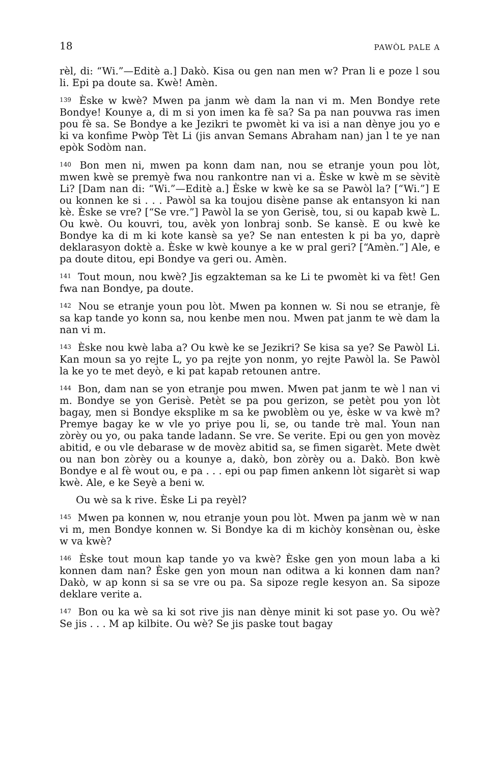18 PAWÒL PALE A
rèl, di: “Wi.”—Editè a.] Dakò. Kisa ou gen nan men w? Pran li e poze l sou li. Epi pa doute sa. Kwè! Amèn.
<sup>139</sup> Èske w kwè? Mwen pa janm wè dam la nan vi m. Men Bondye rete Bondye! Kounye a, di m si yon imen ka fè sa? Sa pa nan pouvwa ras imen pou fè sa. Se Bondye a ke Jezikri te pwomèt ki va isi a nan dènye jou yo e ki va konfime Pwòp Tèt Li (jis anvan Semans Abraham nan) jan l te ye nan epòk Sodòm nan.
<sup>140</sup> Bon men ni, mwen pa konn dam nan, nou se etranje youn pou lòt, mwen kwè se premyè fwa nou rankontre nan vi a. Èske w kwè m se sèvitè Li? [Dam nan di: “Wi.”—Editè a.] Èske w kwè ke sa se Pawòl la? [“Wi.”] E ou konnen ke si . . . Pawòl sa ka toujou disène panse ak entansyon ki nan kè. Èske se vre? [“Se vre.”] Pawòl la se yon Gerisè, tou, si ou kapab kwè L. Ou kwè. Ou kouvri, tou, avèk yon lonbraj sonb. Se kansè. E ou kwè ke Bondye ka di m ki kote kansè sa ye? Se nan entesten k pi ba yo, daprè deklarasyon doktè a. Èske w kwè kounye a ke w pral geri? [“Amèn.”] Ale, e pa doute ditou, epi Bondye va geri ou. Amèn.
<sup>141</sup> Tout moun, nou kwè? Jis egzakteman sa ke Li te pwomèt ki va fèt! Gen fwa nan Bondye, pa doute.
<sup>142</sup> Nou se etranje youn pou lòt. Mwen pa konnen w. Si nou se etranje, fè sa kap tande yo konn sa, nou kenbe men nou. Mwen pat janm te wè dam la nan vi m.
<sup>143</sup> Èske nou kwè laba a? Ou kwè ke se Jezikri? Se kisa sa ye? Se Pawòl Li. Kan moun sa yo rejte L, yo pa rejte yon nonm, yo rejte Pawòl la. Se Pawòl la ke yo te met deyò, e ki pat kapab retounen antre.
<sup>144</sup> Bon, dam nan se yon etranje pou mwen. Mwen pat janm te wè l nan vi m. Bondye se yon Gerisè. Petèt se pa pou gerizon, se petèt pou yon lòt bagay, men si Bondye eksplike m sa ke pwoblèm ou ye, èske w va kwè m? Premye bagay ke w vle yo priye pou li, se, ou tande trè mal. Youn nan zòrèy ou yo, ou paka tande ladann. Se vre. Se verite. Epi ou gen yon movèz abitid, e ou vle debarase w de movèz abitid sa, se fimen sigarèt. Mete dwèt ou nan bon zòrèy ou a kounye a, dakò, bon zòrèy ou a. Dakò. Bon kwè Bondye e al fè wout ou, e pa . . . epi ou pap fimen ankenn lòt sigarèt si wap kwè. Ale, e ke Seyè a beni w.
Ou wè sa k rive. Èske Li pa reyèl?
<sup>145</sup> Mwen pa konnen w, nou etranje youn pou lòt. Mwen pa janm wè w nan vi m, men Bondye konnen w. Si Bondye ka di m kichòy konsènan ou, èske w va kwè?
<sup>146</sup> Èske tout moun kap tande yo va kwè? Èske gen yon moun laba a ki konnen dam nan? Èske gen yon moun nan oditwa a ki konnen dam nan? Dakò, w ap konn si sa se vre ou pa. Sa sipoze regle kesyon an. Sa sipoze deklare verite a.
<sup>147</sup> Bon ou ka wè sa ki sot rive jis nan dènye minit ki sot pase yo. Ou wè? Se jis . . . M ap kilbite. Ou wè? Se jis paske tout bagay